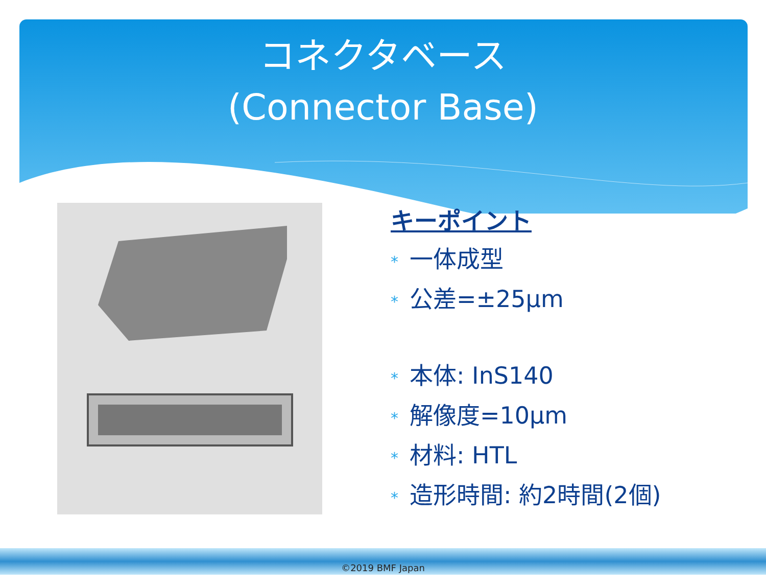コネクタベース
(Connector Base)
キーポイント
* 一体成型
* 公差=±25μm
* 本体: InS140
* 解像度=10μm
* 材料: HTL
* 造形時間: 約2時間(2個)
©2019 BMF Japan